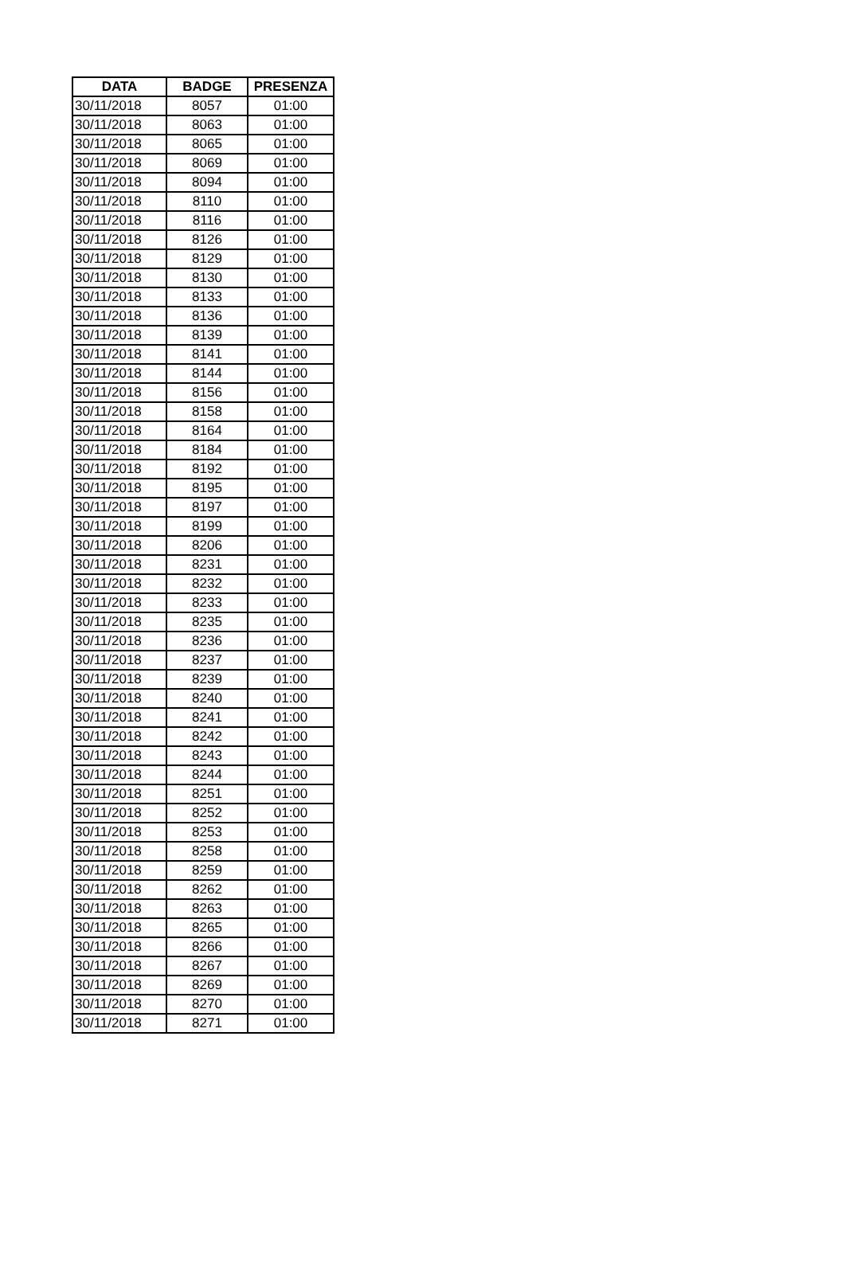| DATA | BADGE | PRESENZA |
| --- | --- | --- |
| 30/11/2018 | 8057 | 01:00 |
| 30/11/2018 | 8063 | 01:00 |
| 30/11/2018 | 8065 | 01:00 |
| 30/11/2018 | 8069 | 01:00 |
| 30/11/2018 | 8094 | 01:00 |
| 30/11/2018 | 8110 | 01:00 |
| 30/11/2018 | 8116 | 01:00 |
| 30/11/2018 | 8126 | 01:00 |
| 30/11/2018 | 8129 | 01:00 |
| 30/11/2018 | 8130 | 01:00 |
| 30/11/2018 | 8133 | 01:00 |
| 30/11/2018 | 8136 | 01:00 |
| 30/11/2018 | 8139 | 01:00 |
| 30/11/2018 | 8141 | 01:00 |
| 30/11/2018 | 8144 | 01:00 |
| 30/11/2018 | 8156 | 01:00 |
| 30/11/2018 | 8158 | 01:00 |
| 30/11/2018 | 8164 | 01:00 |
| 30/11/2018 | 8184 | 01:00 |
| 30/11/2018 | 8192 | 01:00 |
| 30/11/2018 | 8195 | 01:00 |
| 30/11/2018 | 8197 | 01:00 |
| 30/11/2018 | 8199 | 01:00 |
| 30/11/2018 | 8206 | 01:00 |
| 30/11/2018 | 8231 | 01:00 |
| 30/11/2018 | 8232 | 01:00 |
| 30/11/2018 | 8233 | 01:00 |
| 30/11/2018 | 8235 | 01:00 |
| 30/11/2018 | 8236 | 01:00 |
| 30/11/2018 | 8237 | 01:00 |
| 30/11/2018 | 8239 | 01:00 |
| 30/11/2018 | 8240 | 01:00 |
| 30/11/2018 | 8241 | 01:00 |
| 30/11/2018 | 8242 | 01:00 |
| 30/11/2018 | 8243 | 01:00 |
| 30/11/2018 | 8244 | 01:00 |
| 30/11/2018 | 8251 | 01:00 |
| 30/11/2018 | 8252 | 01:00 |
| 30/11/2018 | 8253 | 01:00 |
| 30/11/2018 | 8258 | 01:00 |
| 30/11/2018 | 8259 | 01:00 |
| 30/11/2018 | 8262 | 01:00 |
| 30/11/2018 | 8263 | 01:00 |
| 30/11/2018 | 8265 | 01:00 |
| 30/11/2018 | 8266 | 01:00 |
| 30/11/2018 | 8267 | 01:00 |
| 30/11/2018 | 8269 | 01:00 |
| 30/11/2018 | 8270 | 01:00 |
| 30/11/2018 | 8271 | 01:00 |